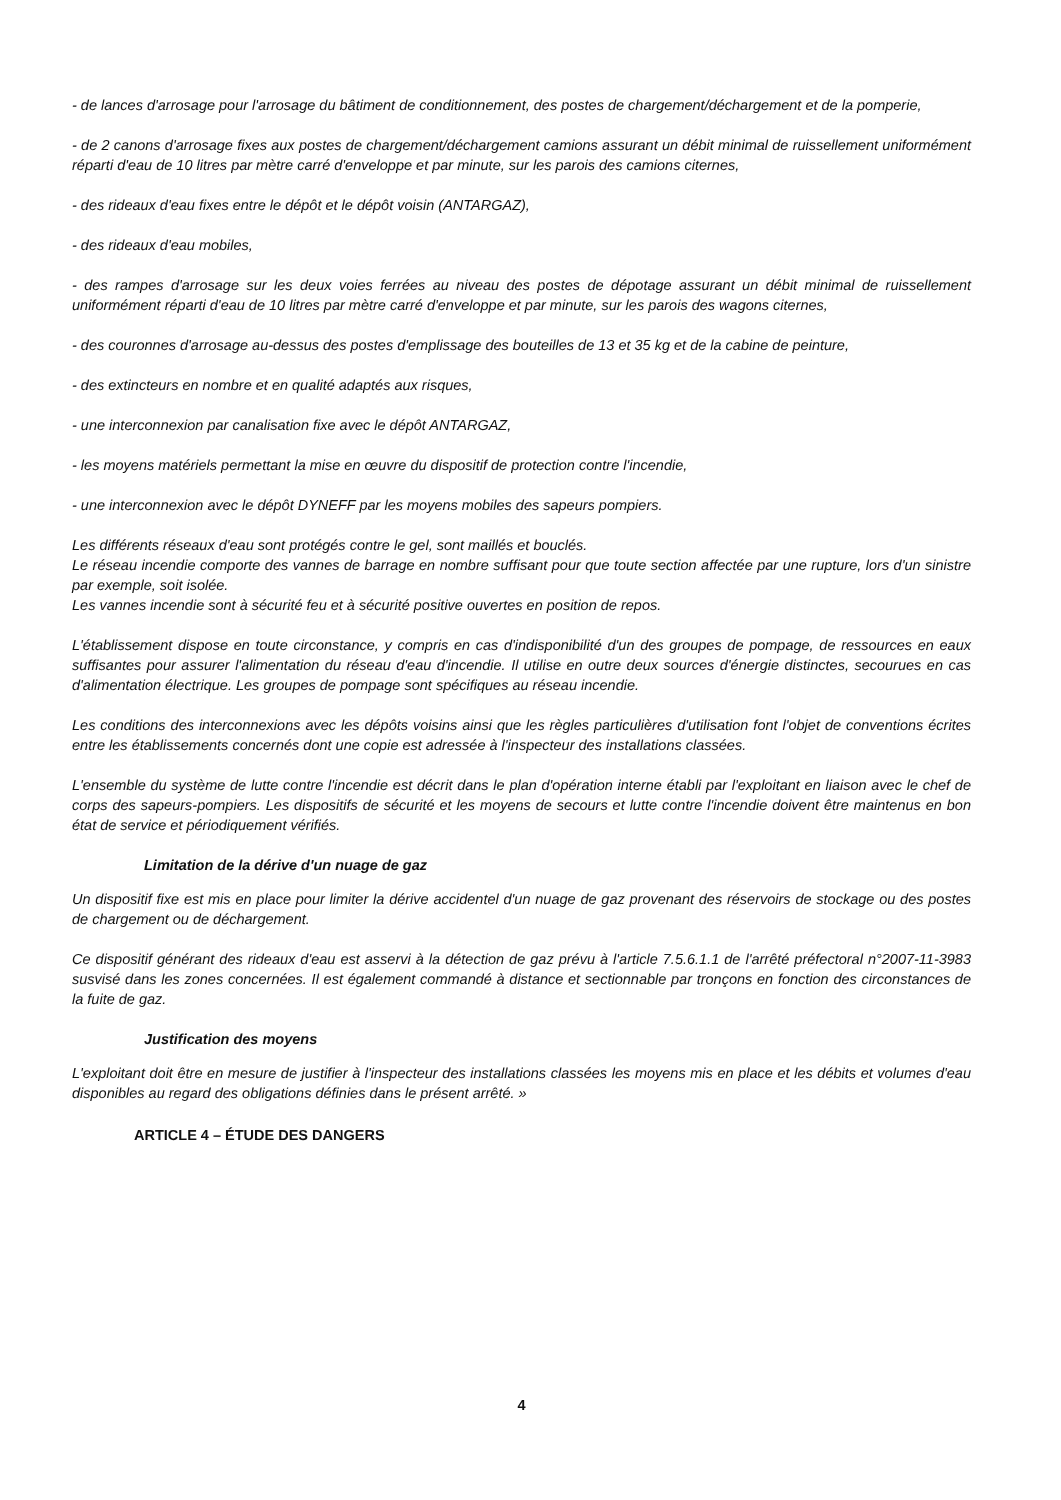- de lances d'arrosage pour l'arrosage du bâtiment de conditionnement, des postes de chargement/déchargement et de la pomperie,
- de 2 canons d'arrosage fixes aux postes de chargement/déchargement camions assurant un débit minimal de ruissellement uniformément réparti d'eau de 10 litres par mètre carré d'enveloppe et par minute, sur les parois des camions citernes,
- des rideaux d'eau fixes entre le dépôt et le dépôt voisin (ANTARGAZ),
- des rideaux d'eau mobiles,
- des rampes d'arrosage sur les deux voies ferrées au niveau des postes de dépotage assurant un débit minimal de ruissellement uniformément réparti d'eau de 10 litres par mètre carré d'enveloppe et par minute, sur les parois des wagons citernes,
- des couronnes d'arrosage au-dessus des postes d'emplissage des bouteilles de 13 et 35 kg et de la cabine de peinture,
- des extincteurs en nombre et en qualité adaptés aux risques,
- une interconnexion par canalisation fixe avec le dépôt ANTARGAZ,
- les moyens matériels permettant la mise en œuvre du dispositif de protection contre l'incendie,
- une interconnexion avec le dépôt DYNEFF par les moyens mobiles des sapeurs pompiers.
Les différents réseaux d'eau sont protégés contre le gel, sont maillés et bouclés.
Le réseau incendie comporte des vannes de barrage en nombre suffisant pour que toute section affectée par une rupture, lors d'un sinistre par exemple, soit isolée.
Les vannes incendie sont à sécurité feu et à sécurité positive ouvertes en position de repos.
L'établissement dispose en toute circonstance, y compris en cas d'indisponibilité d'un des groupes de pompage, de ressources en eaux suffisantes pour assurer l'alimentation du réseau d'eau d'incendie. Il utilise en outre deux sources d'énergie distinctes, secourues en cas d'alimentation électrique. Les groupes de pompage sont spécifiques au réseau incendie.
Les conditions des interconnexions avec les dépôts voisins ainsi que les règles particulières d'utilisation font l'objet de conventions écrites entre les établissements concernés dont une copie est adressée à l'inspecteur des installations classées.
L'ensemble du système de lutte contre l'incendie est décrit dans le plan d'opération interne établi par l'exploitant en liaison avec le chef de corps des sapeurs-pompiers. Les dispositifs de sécurité et les moyens de secours et lutte contre l'incendie doivent être maintenus en bon état de service et périodiquement vérifiés.
Limitation de la dérive d'un nuage de gaz
Un dispositif fixe est mis en place pour limiter la dérive accidentel d'un nuage de gaz provenant des réservoirs de stockage ou des postes de chargement ou de déchargement.
Ce dispositif générant des rideaux d'eau est asservi à la détection de gaz prévu à l'article 7.5.6.1.1 de l'arrêté préfectoral n°2007-11-3983 susvisé dans les zones concernées. Il est également commandé à distance et sectionnable par tronçons en fonction des circonstances de la fuite de gaz.
Justification des moyens
L'exploitant doit être en mesure de justifier à l'inspecteur des installations classées les moyens mis en place et les débits et volumes d'eau disponibles au regard des obligations définies dans le présent arrêté. »
ARTICLE 4 – ÉTUDE DES DANGERS
4